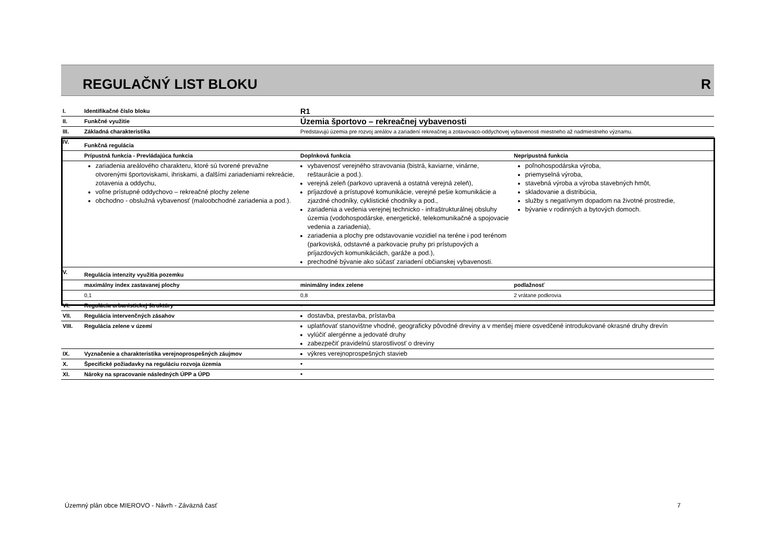REGULAČNÝ LIST BLOKU R
| I. | Identifikačné číslo bloku | R1 | |
| II. | Funkčné využitie | Územia športovo – rekreačnej vybavenosti | |
| III. | Základná charakteristika | Predstavujú územia pre rozvoj areálov a zariadení rekreačnej a zotavovaco-oddychovej vybavenosti miestneho až nadmiestneho významu. | |
| IV. | Funkčná regulácia | | |
| | Prípustná funkcia - Prevládajúca funkcia | Doplnková funkcia | Neprípustná funkcia |
| | zariadenia areálového charakteru, ktoré sú tvorené prevažne otvorenými športoviskami, ihriskami, a ďalšími zariadeniami rekreácie, zotavenia a oddychu, voľne prístupné oddychovo – rekreačné plochy zelene obchodno - obslužná vybavenosť (maloobchodné zariadenia a pod.). | vybavenosť verejného stravovania (bistrá, kaviarne, vinárne, reštaurácie a pod.). verejná zeleň (parkovo upravená a ostatná verejná zeleň), príjazdové a prístupové komunikácie, verejné pešie komunikácie a zjazdné chodníky, cyklistické chodníky a pod., zariadenia a vedenia verejnej technicko - infraštrukturálnej obsluhy územia (vodohospodárske, energetické, telekomunikačné a spojovacie vedenia a zariadenia), zariadenia a plochy pre odstavovanie vozidiel na teréne i pod terénom (parkoviská, odstavné a parkovacie pruhy pri prístupových a príjazdových komunikáciách, garáže a pod.), prechodné bývanie ako súčasť zariadení občianskej vybavenosti. | poľnohospodárska výroba, priemyselná výroba, stavebná výroba a výroba stavebných hmôt, skladovanie a distribúcia, služby s negatívnym dopadom na životné prostredie, bývanie v rodinných a bytových domoch. |
| V. | Regulácia intenzity využitia pozemku | | |
| | maximálny index zastavanej plochy | minimálny index zelene | podlažnosť |
| | 0,1 | 0,8 | 2 vrátane podkrovia |
| VI. | Regulácia urbanistickej štruktúry | • | |
| VII. | Regulácia intervenčných zásahov | dostavba, prestavba, prístavba | |
| VIII. | Regulácia zelene v území | uplatňovať stanovištne vhodné, geograficky pôvodné dreviny a v menšej miere osvedčené introdukované okrasné druhy drevín vylúčiť alergénne a jedovaté druhy zabezpečiť pravidelnú starostlivosť o dreviny | |
| IX. | Vyznačenie a charakteristika verejnoprospešných záujmov | výkres verejnoprospešných stavieb | |
| X. | Špecifické požiadavky na reguláciu rozvoja územia | • | |
| XI. | Nároky na spracovanie následných ÚPP a ÚPD | • | |
Územný plán obce MIEROVO - Návrh - Záväzná časť 7